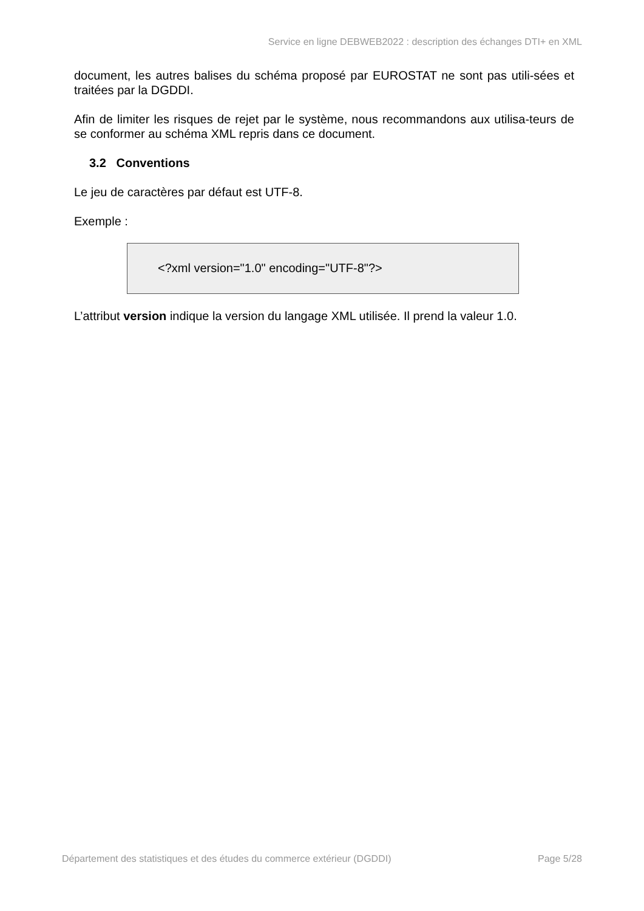Service en ligne DEBWEB2022 : description des échanges DTI+ en XML
document, les autres balises du schéma proposé par EUROSTAT ne sont pas utili-sées et traitées par la DGDDI.
Afin de limiter les risques de rejet par le système, nous recommandons aux utilisa-teurs de se conformer au schéma XML repris dans ce document.
3.2 Conventions
Le jeu de caractères par défaut est UTF-8.
Exemple :
<?xml version="1.0" encoding="UTF-8"?>
L’attribut version indique la version du langage XML utilisée. Il prend la valeur 1.0.
Département des statistiques et des études du commerce extérieur (DGDDI) Page 5/28